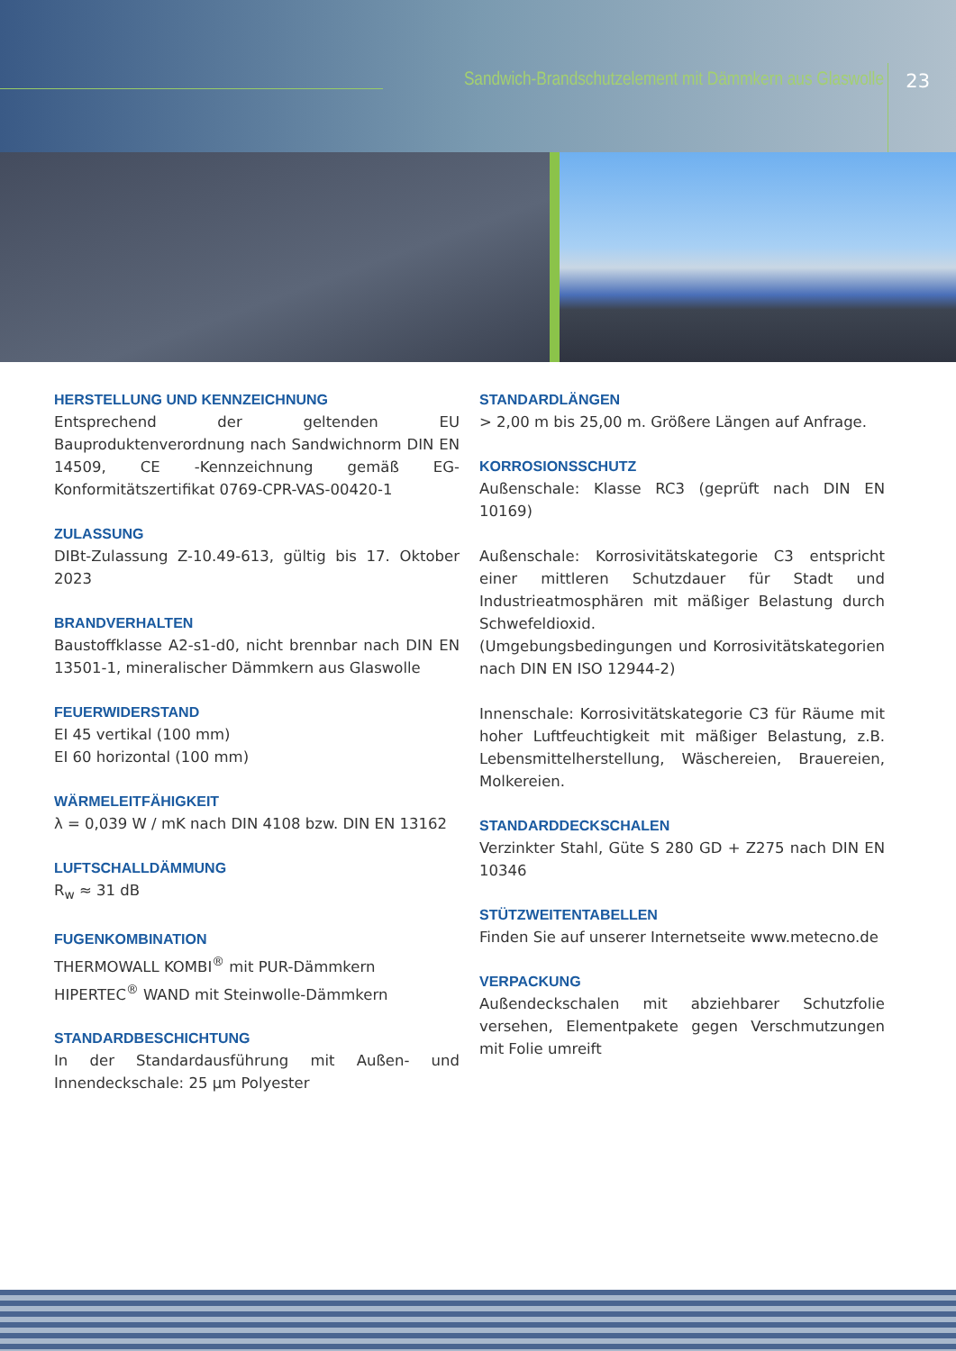Sandwich-Brandschutzelement mit Dämmkern aus Glaswolle
23
HERSTELLUNG UND KENNZEICHNUNG
Entsprechend der geltenden EU Bauproduktenverordnung nach Sandwichnorm DIN EN 14509, CE -Kennzeichnung gemäß EG-Konformitätszertifikat 0769-CPR-VAS-00420-1
ZULASSUNG
DIBt-Zulassung Z-10.49-613, gültig bis 17. Oktober 2023
BRANDVERHALTEN
Baustoffklasse A2-s1-d0, nicht brennbar nach DIN EN 13501-1, mineralischer Dämmkern aus Glaswolle
FEUERWIDERSTAND
EI 45 vertikal (100 mm)
EI 60 horizontal (100 mm)
WÄRMELEITFÄHIGKEIT
λ = 0,039 W / mK nach DIN 4108 bzw. DIN EN 13162
LUFTSCHALLDÄMMUNG
R<sub>w</sub> ≈ 31 dB
FUGENKOMBINATION
THERMOWALL KOMBI<sup>®</sup> mit PUR-Dämmkern
HIPERTEC<sup>®</sup> WAND mit Steinwolle-Dämmkern
STANDARDBESCHICHTUNG
In der Standardausführung mit Außen- und Innendeckschale: 25 µm Polyester
STANDARDLÄNGEN
> 2,00 m bis 25,00 m. Größere Längen auf Anfrage.
KORROSIONSSCHUTZ
Außenschale: Klasse RC3 (geprüft nach DIN EN 10169)
Außenschale: Korrosivitätskategorie C3 entspricht einer mittleren Schutzdauer für Stadt und Industrieatmosphären mit mäßiger Belastung durch Schwefeldioxid.
(Umgebungsbedingungen und Korrosivitätskategorien nach DIN EN ISO 12944-2)
Innenschale: Korrosivitätskategorie C3 für Räume mit hoher Luftfeuchtigkeit mit mäßiger Belastung, z.B. Lebensmittelherstellung, Wäschereien, Brauereien, Molkereien.
STANDARDDECKSCHALEN
Verzinkter Stahl, Güte S 280 GD + Z275 nach DIN EN 10346
STÜTZWEITENTABELLEN
Finden Sie auf unserer Internetseite www.metecno.de
VERPACKUNG
Außendeckschalen mit abziehbarer Schutzfolie versehen, Elementpakete gegen Verschmutzungen mit Folie umreift